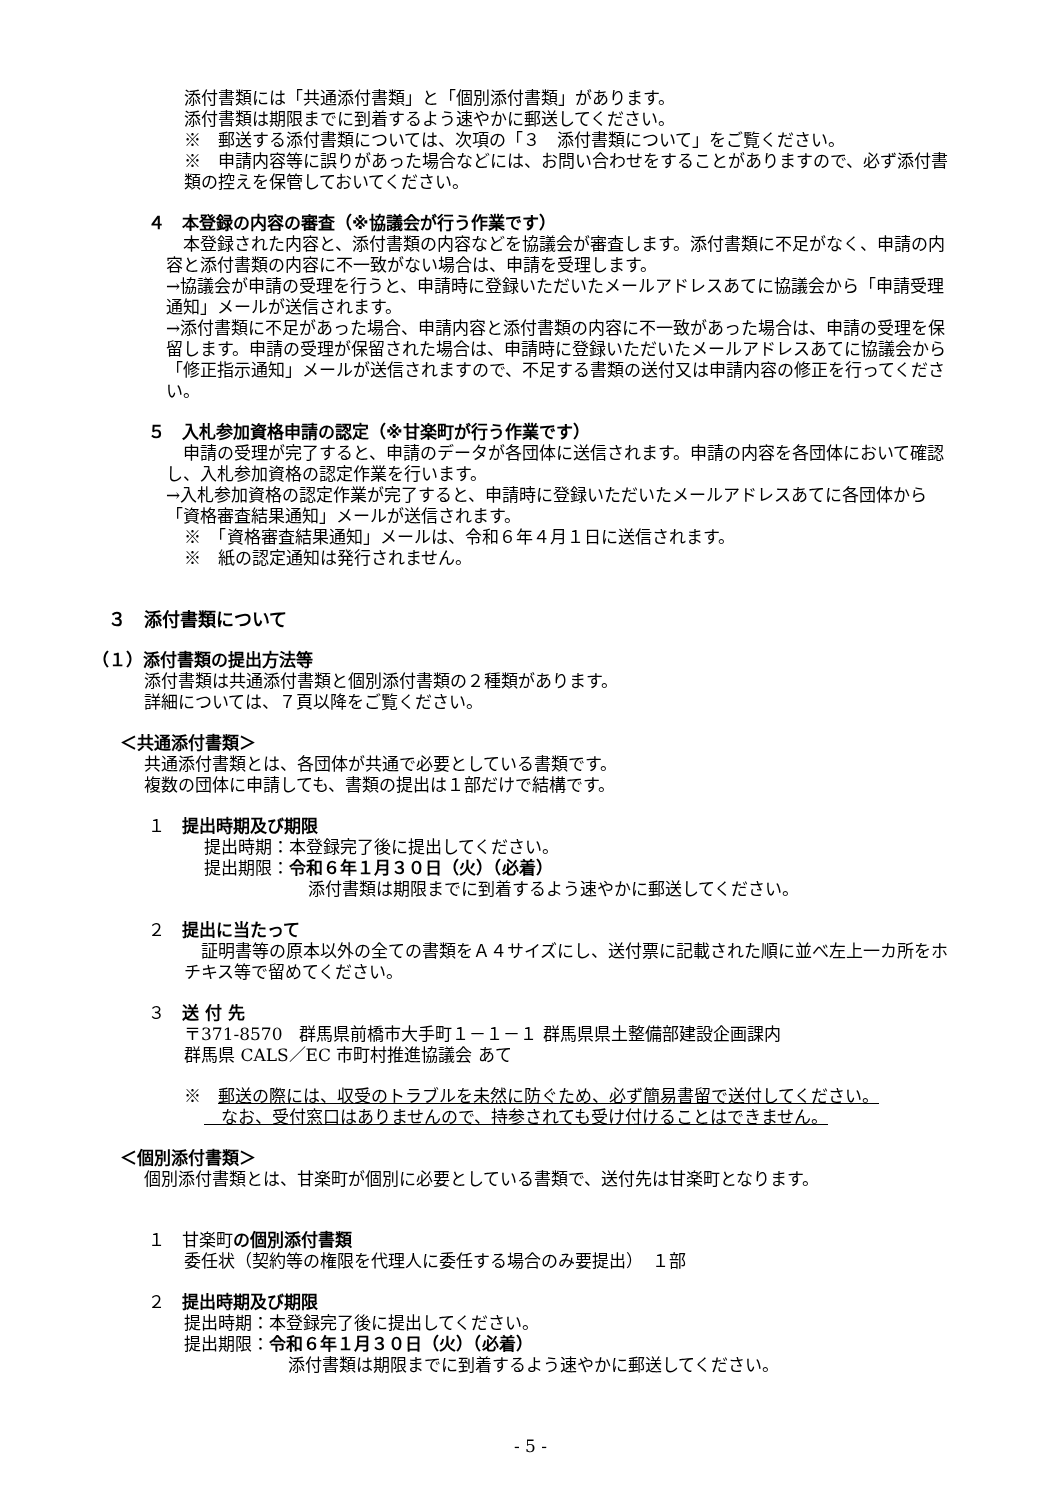添付書類には「共通添付書類」と「個別添付書類」があります。
添付書類は期限までに到着するよう速やかに郵送してください。
※　郵送する添付書類については、次項の「３　添付書類について」をご覧ください。
※　申請内容等に誤りがあった場合などには、お問い合わせをすることがありますので、必ず添付書類の控えを保管しておいてください。
４　本登録の内容の審査（※協議会が行う作業です）
　本登録された内容と、添付書類の内容などを協議会が審査します。添付書類に不足がなく、申請の内容と添付書類の内容に不一致がない場合は、申請を受理します。
→協議会が申請の受理を行うと、申請時に登録いただいたメールアドレスあてに協議会から「申請受理通知」メールが送信されます。
→添付書類に不足があった場合、申請内容と添付書類の内容に不一致があった場合は、申請の受理を保留します。申請の受理が保留された場合は、申請時に登録いただいたメールアドレスあてに協議会から「修正指示通知」メールが送信されますので、不足する書類の送付又は申請内容の修正を行ってください。
５　入札参加資格申請の認定（※甘楽町が行う作業です）
　申請の受理が完了すると、申請のデータが各団体に送信されます。申請の内容を各団体において確認し、入札参加資格の認定作業を行います。
→入札参加資格の認定作業が完了すると、申請時に登録いただいたメールアドレスあてに各団体から「資格審査結果通知」メールが送信されます。
※　「資格審査結果通知」メールは、令和６年４月１日に送信されます。
※　紙の認定通知は発行されません。
３　添付書類について
（１）添付書類の提出方法等
添付書類は共通添付書類と個別添付書類の２種類があります。
詳細については、７頁以降をご覧ください。
＜共通添付書類＞
共通添付書類とは、各団体が共通で必要としている書類です。
複数の団体に申請しても、書類の提出は１部だけで結構です。
１　提出時期及び期限
提出時期：本登録完了後に提出してください。
提出期限：令和６年１月３０日（火）（必着）
添付書類は期限までに到着するよう速やかに郵送してください。
２　提出に当たって
　証明書等の原本以外の全ての書類をＡ４サイズにし、送付票に記載された順に並べ左上一カ所をホチキス等で留めてください。
３　送 付 先
〒371-8570　群馬県前橋市大手町１－１－１ 群馬県県土整備部建設企画課内
群馬県 CALS／EC 市町村推進協議会 あて
※　郵送の際には、収受のトラブルを未然に防ぐため、必ず簡易書留で送付してください。
　なお、受付窓口はありませんので、持参されても受け付けることはできません。
＜個別添付書類＞
個別添付書類とは、甘楽町が個別に必要としている書類で、送付先は甘楽町となります。
１　甘楽町の個別添付書類
委任状（契約等の権限を代理人に委任する場合のみ要提出）　１部
２　提出時期及び期限
提出時期：本登録完了後に提出してください。
提出期限：令和６年１月３０日（火）（必着）
添付書類は期限までに到着するよう速やかに郵送してください。
- 5 -